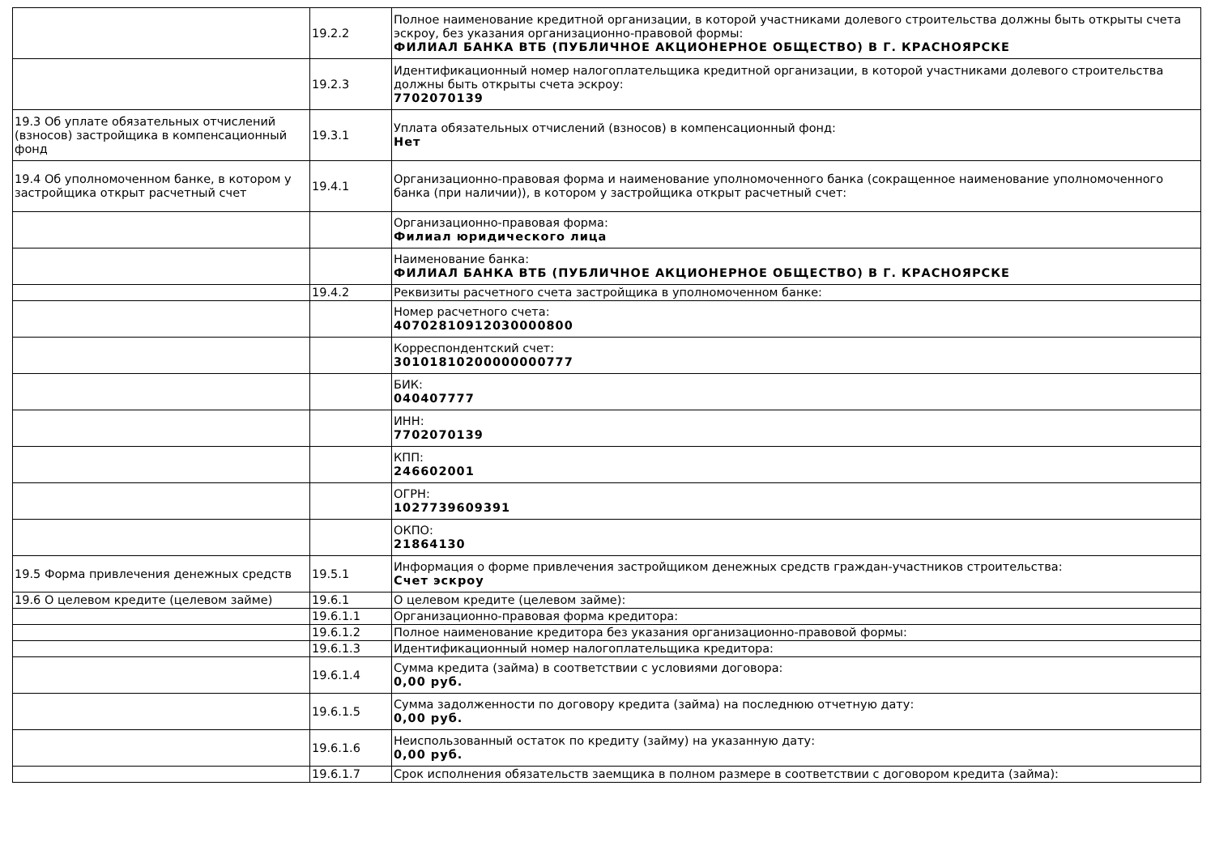| | 19.2.2 | Полное наименование кредитной организации, в которой участниками долевого строительства должны быть открыты счета эскроу, без указания организационно-правовой формы: ФИЛИАЛ БАНКА ВТБ (ПУБЛИЧНОЕ АКЦИОНЕРНОЕ ОБЩЕСТВО) В Г. КРАСНОЯРСКЕ |
| | 19.2.3 | Идентификационный номер налогоплательщика кредитной организации, в которой участниками долевого строительства должны быть открыты счета эскроу: 7702070139 |
| 19.3 Об уплате обязательных отчислений (взносов) застройщика в компенсационный фонд | 19.3.1 | Уплата обязательных отчислений (взносов) в компенсационный фонд: Нет |
| 19.4 Об уполномоченном банке, в котором у застройщика открыт расчетный счет | 19.4.1 | Организационно-правовая форма и наименование уполномоченного банка (сокращенное наименование уполномоченного банка (при наличии)), в котором у застройщика открыт расчетный счет: |
| | | Организационно-правовая форма: Филиал юридического лица |
| | | Наименование банка: ФИЛИАЛ БАНКА ВТБ (ПУБЛИЧНОЕ АКЦИОНЕРНОЕ ОБЩЕСТВО) В Г. КРАСНОЯРСКЕ |
| | 19.4.2 | Реквизиты расчетного счета застройщика в уполномоченном банке: |
| | | Номер расчетного счета: 40702810912030000800 |
| | | Корреспондентский счет: 30101810200000000777 |
| | | БИК: 040407777 |
| | | ИНН: 7702070139 |
| | | КПП: 246602001 |
| | | ОГРН: 1027739609391 |
| | | ОКПО: 21864130 |
| 19.5 Форма привлечения денежных средств | 19.5.1 | Информация о форме привлечения застройщиком денежных средств граждан-участников строительства: Счет эскроу |
| 19.6 О целевом кредите (целевом займе) | 19.6.1 | О целевом кредите (целевом займе): |
| | 19.6.1.1 | Организационно-правовая форма кредитора: |
| | 19.6.1.2 | Полное наименование кредитора без указания организационно-правовой формы: |
| | 19.6.1.3 | Идентификационный номер налогоплательщика кредитора: |
| | 19.6.1.4 | Сумма кредита (займа) в соответствии с условиями договора: 0,00 руб. |
| | 19.6.1.5 | Сумма задолженности по договору кредита (займа) на последнюю отчетную дату: 0,00 руб. |
| | 19.6.1.6 | Неиспользованный остаток по кредиту (займу) на указанную дату: 0,00 руб. |
| | 19.6.1.7 | Срок исполнения обязательств заемщика в полном размере в соответствии с договором кредита (займа): |